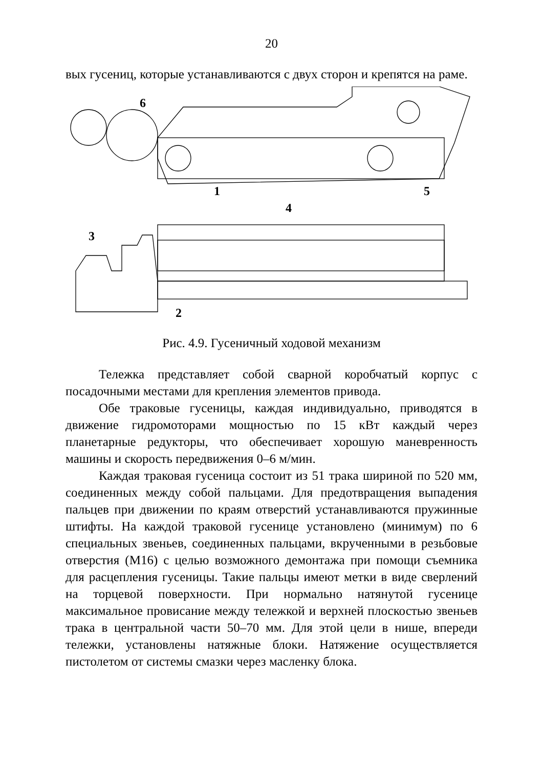20
вых гусениц, которые устанавливаются с двух сторон и крепятся на раме.
6
1
5
4
3
2
Рис. 4.9. Гусеничный ходовой механизм
Тележка представляет собой сварной коробчатый корпус с посадочными местами для крепления элементов привода.
Обе траковые гусеницы, каждая индивидуально, приводятся в движение гидромоторами мощностью по 15 кВт каждый через планетарные редукторы, что обеспечивает хорошую маневренность машины и скорость передвижения 0–6 м/мин.
Каждая траковая гусеница состоит из 51 трака шириной по 520 мм, соединенных между собой пальцами. Для предотвращения выпадения пальцев при движении по краям отверстий устанавливаются пружинные штифты. На каждой траковой гусенице установлено (минимум) по 6 специальных звеньев, соединенных пальцами, вкрученными в резьбовые отверстия (М16) с целью возможного демонтажа при помощи съемника для расцепления гусеницы. Такие пальцы имеют метки в виде сверлений на торцевой поверхности. При нормально натянутой гусенице максимальное провисание между тележкой и верхней плоскостью звеньев трака в центральной части 50–70 мм. Для этой цели в нише, впереди тележки, установлены натяжные блоки. Натяжение осуществляется пистолетом от системы смазки через масленку блока.